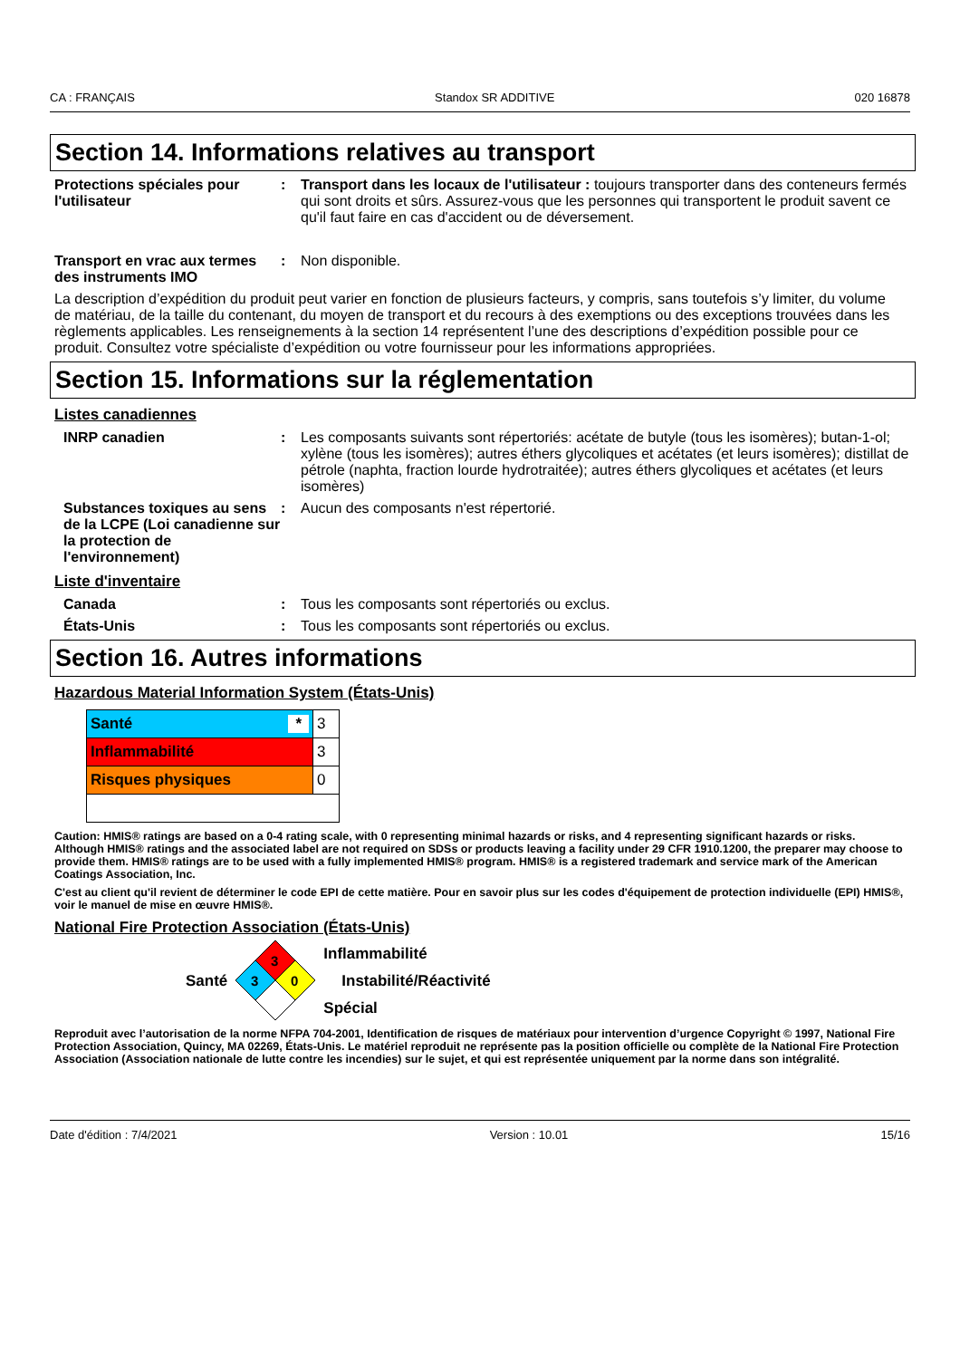CA : FRANÇAIS Standox SR ADDITIVE 020 16878
Section 14. Informations relatives au transport
Protections spéciales pour l'utilisateur
: Transport dans les locaux de l'utilisateur : toujours transporter dans des conteneurs fermés qui sont droits et sûrs. Assurez-vous que les personnes qui transportent le produit savent ce qu'il faut faire en cas d'accident ou de déversement.
Transport en vrac aux termes des instruments IMO
: Non disponible.
La description d’expédition du produit peut varier en fonction de plusieurs facteurs, y compris, sans toutefois s’y limiter, du volume de matériau, de la taille du contenant, du moyen de transport et du recours à des exemptions ou des exceptions trouvées dans les règlements applicables. Les renseignements à la section 14 représentent l’une des descriptions d’expédition possible pour ce produit. Consultez votre spécialiste d’expédition ou votre fournisseur pour les informations appropriées.
Section 15. Informations sur la réglementation
Listes canadiennes
INRP canadien : Les composants suivants sont répertoriés: acétate de butyle (tous les isomères); butan-1-ol; xylène (tous les isomères); autres éthers glycoliques et acétates (et leurs isomères); distillat de pétrole (naphta, fraction lourde hydrotraitée); autres éthers glycoliques et acétates (et leurs isomères)
Substances toxiques au sens de la LCPE (Loi canadienne sur la protection de l'environnement)
: Aucun des composants n'est répertorié.
Liste d'inventaire
Canada : Tous les composants sont répertoriés ou exclus.
États-Unis : Tous les composants sont répertoriés ou exclus.
Section 16. Autres informations
Hazardous Material Information System (États-Unis)
| Santé * | 3 |
| Inflammabilité | 3 |
| Risques physiques | 0 |
Caution: HMIS® ratings are based on a 0-4 rating scale, with 0 representing minimal hazards or risks, and 4 representing significant hazards or risks. Although HMIS® ratings and the associated label are not required on SDSs or products leaving a facility under 29 CFR 1910.1200, the preparer may choose to provide them. HMIS® ratings are to be used with a fully implemented HMIS® program. HMIS® is a registered trademark and service mark of the American Coatings Association, Inc.
C'est au client qu'il revient de déterminer le code EPI de cette matière. Pour en savoir plus sur les codes d'équipement de protection individuelle (EPI) HMIS®, voir le manuel de mise en œuvre HMIS®.
National Fire Protection Association (États-Unis)
Santé
3
3
0
Inflammabilité
Instabilité/Réactivité
Spécial
Reproduit avec l’autorisation de la norme NFPA 704-2001, Identification de risques de matériaux pour intervention d’urgence Copyright © 1997, National Fire Protection Association, Quincy, MA 02269, États-Unis. Le matériel reproduit ne représente pas la position officielle ou complète de la National Fire Protection Association (Association nationale de lutte contre les incendies) sur le sujet, et qui est représentée uniquement par la norme dans son intégralité.
Date d'édition : 7/4/2021 Version : 10.01 15/16